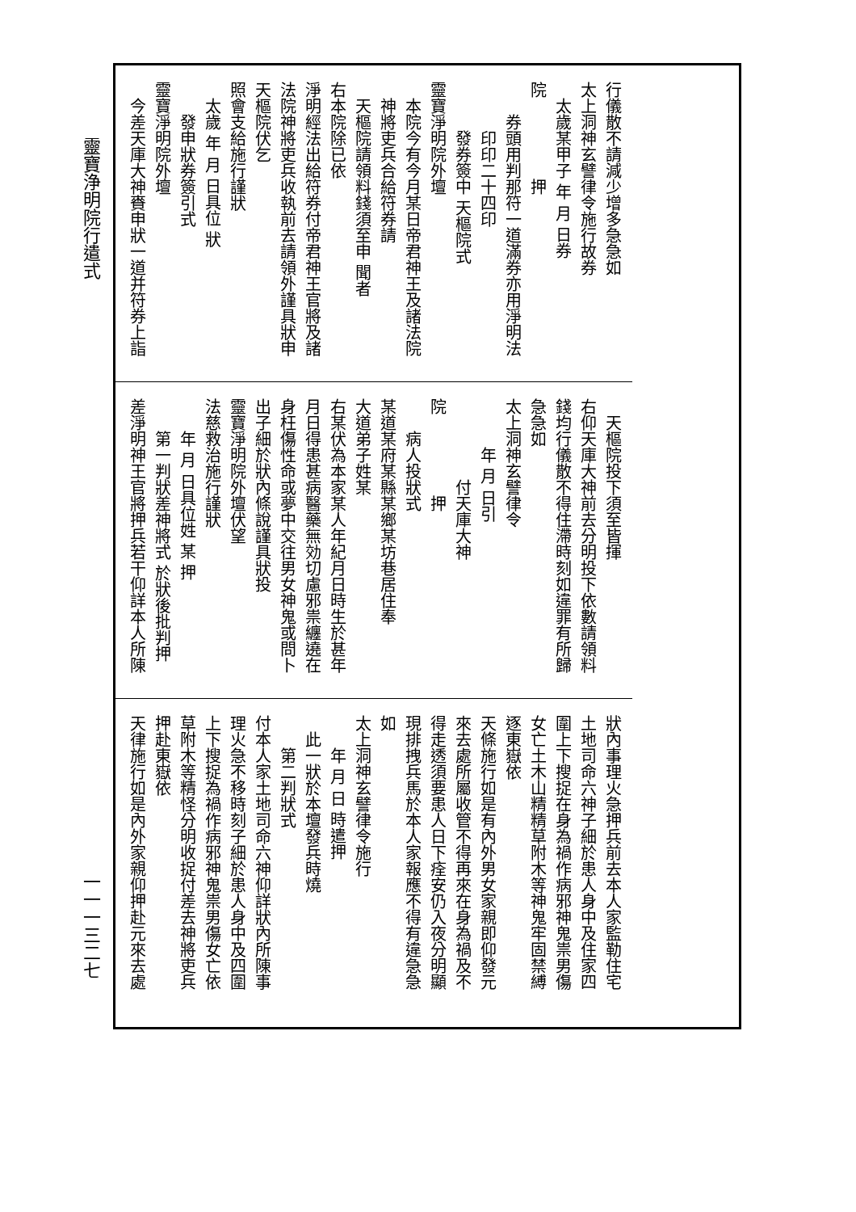靈寶浄明院行遣式
行儀散不請減少增多急急如
太上洞神玄譬律令施行故券
　太歲某甲子 年 月 日券
院　　　　　押
　　券頭用判那符一道滿券亦用淨明法
　　　印印二十四印
　　　發券簽中 天樞院式
靈寶淨明院外壇
　本院今有今月某日帝君神王及諸法院
　神將吏兵合給符券請
　天樞院請領料錢須至申 聞者
右本院除已依
淨明經法出給符券付帝君神王官將及諸
法院神將吏兵收執前去請領外謹具狀申
天樞院伏乞
照會支給施行謹狀
　太歲 年 月 日具位 狀
　　發申狀券簽引式
靈寶淨明院外壇
　今差天庫大神賚申狀一道并符券上詣
　天樞院投下須至皆揮
右仰天庫大神前去分明投下依數請領料
錢均行儀散不得住滯時刻如違罪有所歸
急急如
太上洞神玄譬律令
　　　年 月 日引
　　　　　付天庫大神
院　　　　　押
　　病人投狀式
某道某府某縣某鄉某坊巷居住奉
大道弟子姓某
右某伏為本家某人年紀月日時生於甚年
月日得患甚病醫藥無効切慮邪祟纏遶在
身枉傷性命或夢中交往男女神鬼或問卜
出子細於狀內條說謹具狀投
靈寶淨明院外壇伏望
法慈救治施行謹狀
　　年 月 日具位姓 某 押
　　第一判狀差神將式 於狀後批判押
差淨明神王官將押兵若干仰詳本人所陳
狀內事理火急押兵前去本人家監勒住宅
土地司命六神子細於患人身中及住家四
圍上下搜捉在身為禍作病邪神鬼祟男傷
女亡土木山精精草附木等神鬼牢固禁縛
逐東嶽依
天條施行如是有內外男女家親即仰發元
來去處所屬收管不得再來在身為禍及不
得走透須要患人日下痊安仍入夜分明顯
現排拽兵馬於本人家報應不得有違急急
如
太上洞神玄譬律令施行
　　年 月 日 時遣押
　此一狀於本壇發兵時燒
　　第二判狀式
付本人家土地司命六神仰詳狀內所陳事
理火急不移時刻子細於患人身中及四圍
上下搜捉為禍作病邪神鬼祟男傷女亡依
草附木等精怪分明收捉付差去神將吏兵
押赴東嶽依
天律施行如是內外家親仰押赴元來去處
一一一三二七